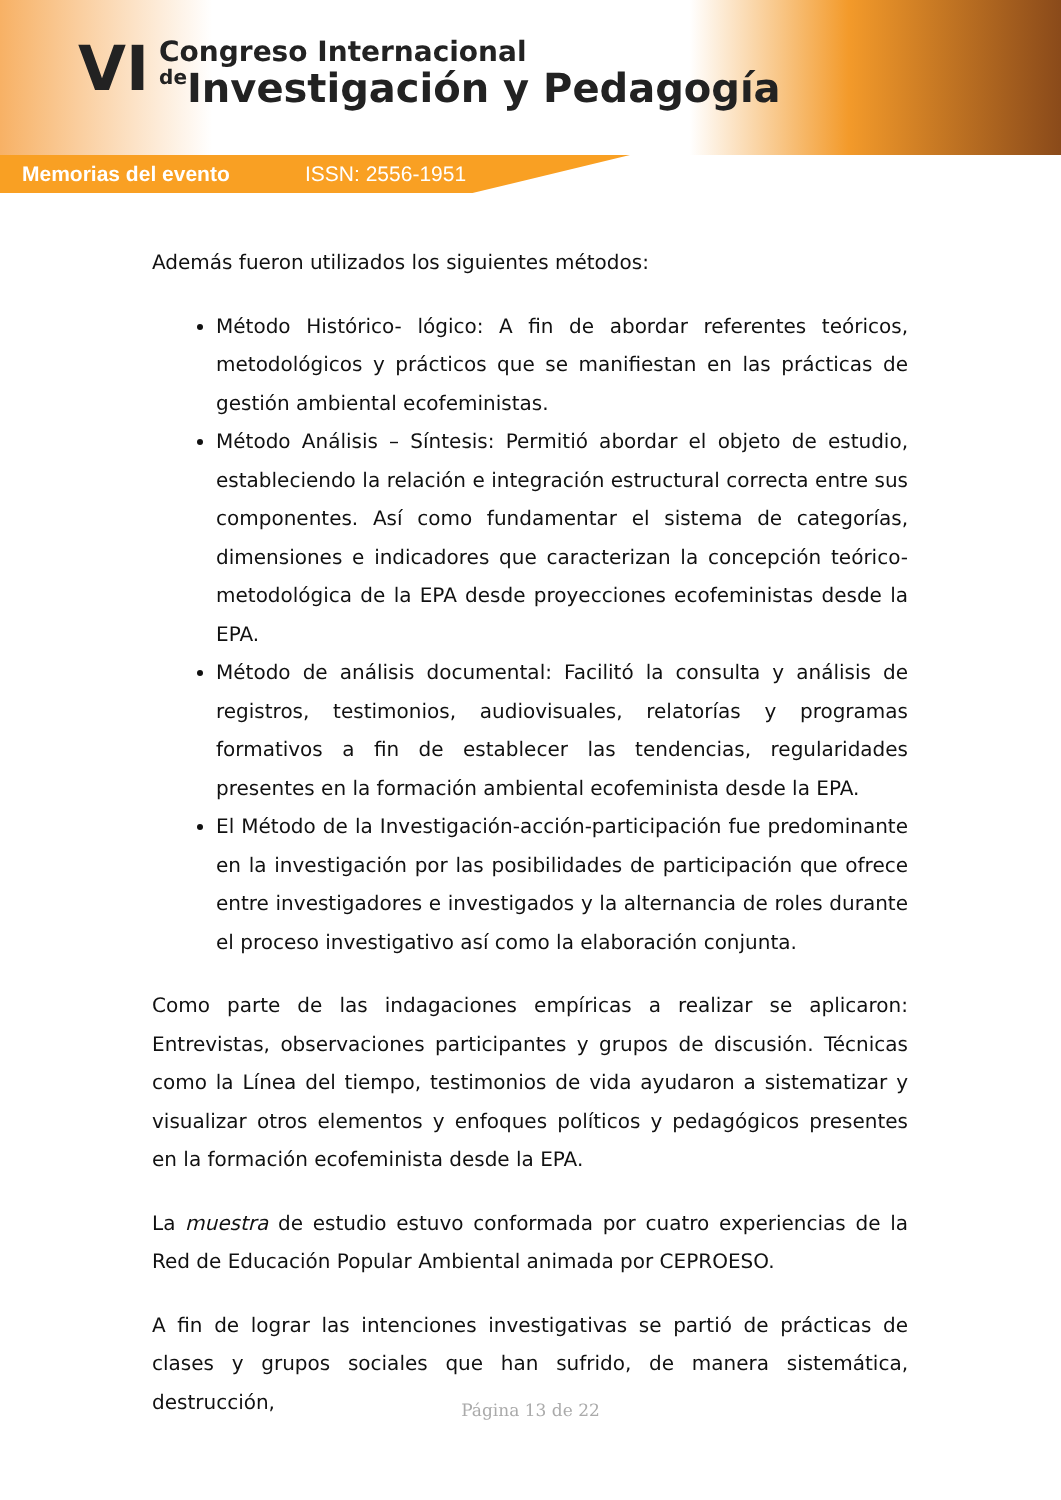VI
Congreso Internacional
de Investigación y Pedagogía
Memorias del evento ISSN: 2556-1951
Además fueron utilizados los siguientes métodos:
Método Histórico- lógico: A fin de abordar referentes teóricos, metodológicos y prácticos que se manifiestan en las prácticas de gestión ambiental ecofeministas.
Método Análisis – Síntesis: Permitió abordar el objeto de estudio, estableciendo la relación e integración estructural correcta entre sus componentes. Así como fundamentar el sistema de categorías, dimensiones e indicadores que caracterizan la concepción teórico-metodológica de la EPA desde proyecciones ecofeministas desde la EPA.
Método de análisis documental: Facilitó la consulta y análisis de registros, testimonios, audiovisuales, relatorías y programas formativos a fin de establecer las tendencias, regularidades presentes en la formación ambiental ecofeminista desde la EPA.
El Método de la Investigación-acción-participación fue predominante en la investigación por las posibilidades de participación que ofrece entre investigadores e investigados y la alternancia de roles durante el proceso investigativo así como la elaboración conjunta.
Como parte de las indagaciones empíricas a realizar se aplicaron: Entrevistas, observaciones participantes y grupos de discusión. Técnicas como la Línea del tiempo, testimonios de vida ayudaron a sistematizar y visualizar otros elementos y enfoques políticos y pedagógicos presentes en la formación ecofeminista desde la EPA.
La muestra de estudio estuvo conformada por cuatro experiencias de la Red de Educación Popular Ambiental animada por CEPROESO.
A fin de lograr las intenciones investigativas se partió de prácticas de clases y grupos sociales que han sufrido, de manera sistemática, destrucción,
Página 13 de 22